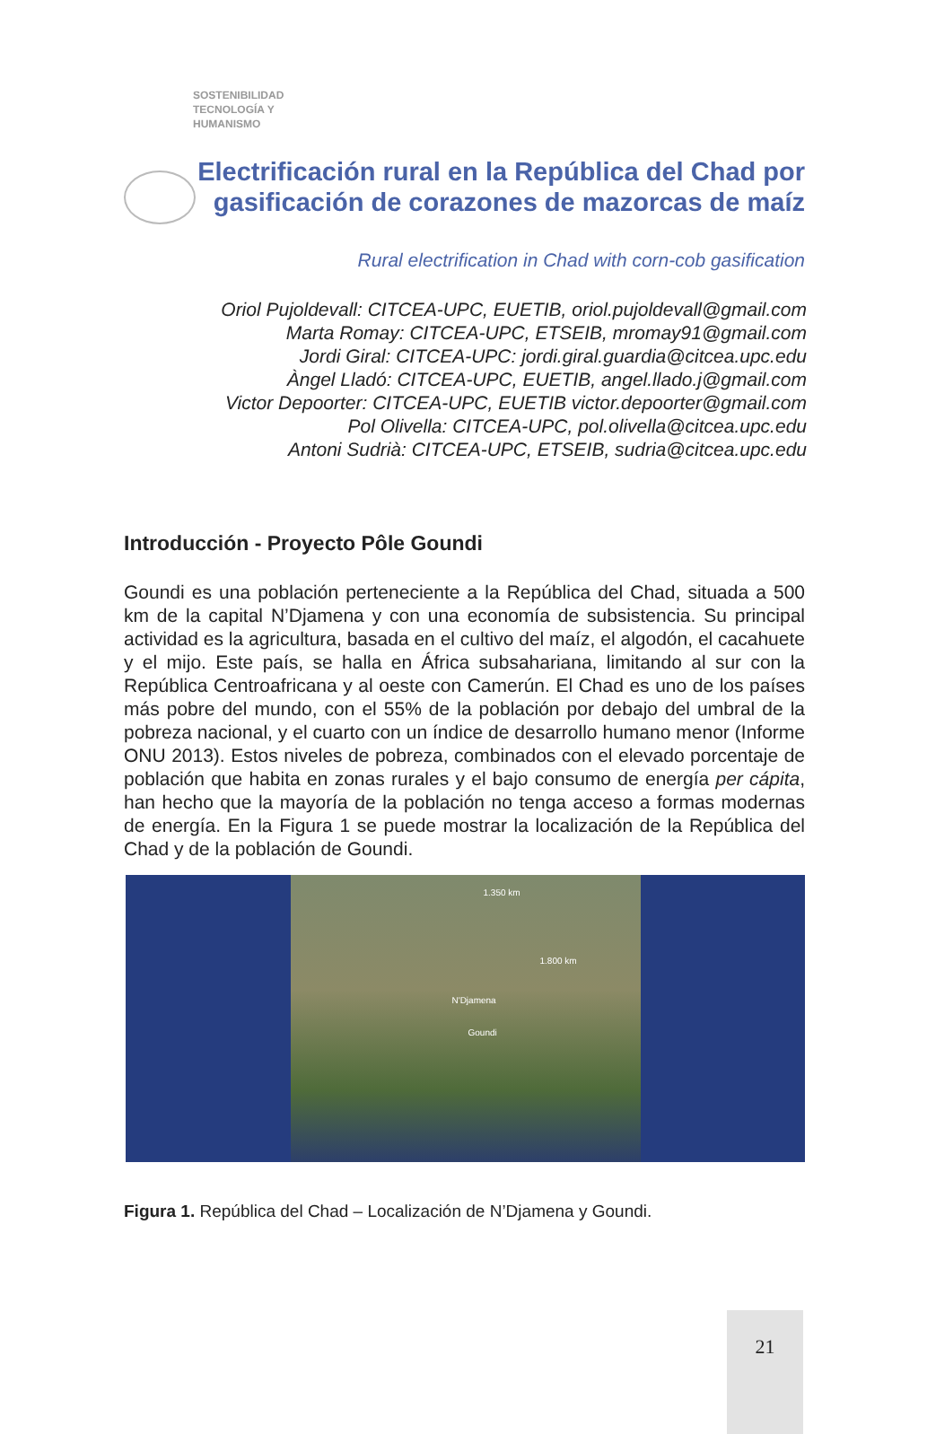SOSTENIBILIDAD
TECNOLOGÍA Y
HUMANISMO
Electrificación rural en la República del Chad por gasificación de corazones de mazorcas de maíz
Rural electrification in Chad with corn-cob gasification
Oriol Pujoldevall: CITCEA-UPC, EUETIB, oriol.pujoldevall@gmail.com
Marta Romay: CITCEA-UPC, ETSEIB, mromay91@gmail.com
Jordi Giral: CITCEA-UPC: jordi.giral.guardia@citcea.upc.edu
Àngel Lladó: CITCEA-UPC, EUETIB, angel.llado.j@gmail.com
Victor Depoorter: CITCEA-UPC, EUETIB victor.depoorter@gmail.com
Pol Olivella: CITCEA-UPC, pol.olivella@citcea.upc.edu
Antoni Sudrià: CITCEA-UPC, ETSEIB, sudria@citcea.upc.edu
Introducción - Proyecto Pôle Goundi
Goundi es una población perteneciente a la República del Chad, situada a 500 km de la capital N’Djamena y con una economía de subsistencia. Su principal actividad es la agricultura, basada en el cultivo del maíz, el algodón, el cacahuete y el mijo. Este país, se halla en África subsahariana, limitando al sur con la República Centroafricana y al oeste con Camerún. El Chad es uno de los países más pobre del mundo, con el 55% de la población por debajo del umbral de la pobreza nacional, y el cuarto con un índice de desarrollo humano menor (Informe ONU 2013). Estos niveles de pobreza, combinados con el elevado porcentaje de población que habita en zonas rurales y el bajo consumo de energía per cápita, han hecho que la mayoría de la población no tenga acceso a formas modernas de energía. En la Figura 1 se puede mostrar la localización de la República del Chad y de la población de Goundi.
1.350 km
1.800 km
N'Djamena
Goundi
Figura 1. República del Chad – Localización de N’Djamena y Goundi.
21